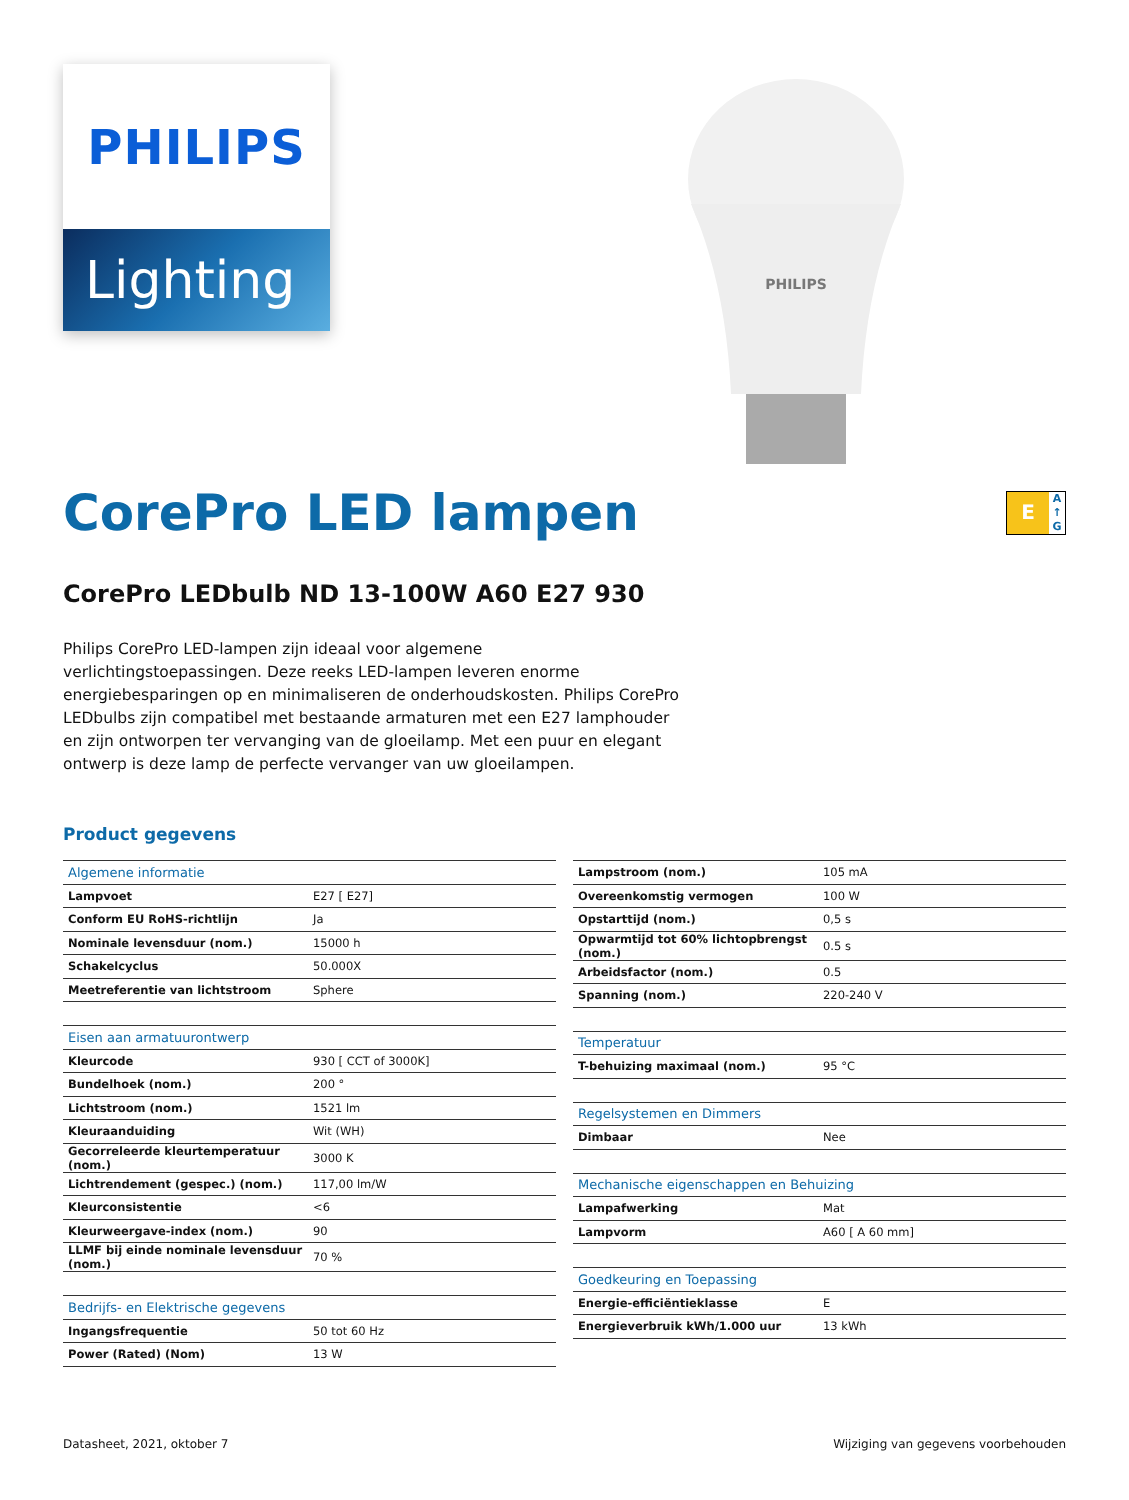PHILIPS
Lighting
PHILIPS
CorePro LED lampen E A
↑
G
CorePro LEDbulb ND 13-100W A60 E27 930
Philips CorePro LED-lampen zijn ideaal voor algemene verlichtingstoepassingen. Deze reeks LED-lampen leveren enorme energiebesparingen op en minimaliseren de onderhoudskosten. Philips CorePro LEDbulbs zijn compatibel met bestaande armaturen met een E27 lamphouder en zijn ontworpen ter vervanging van de gloeilamp. Met een puur en elegant ontwerp is deze lamp de perfecte vervanger van uw gloeilampen.
Product gegevens
| Algemene informatie | |
| --- | --- |
| Lampvoet | E27 [ E27] |
| Conform EU RoHS-richtlijn | Ja |
| Nominale levensduur (nom.) | 15000 h |
| Schakelcyclus | 50.000X |
| Meetreferentie van lichtstroom | Sphere |
| Eisen aan armatuurontwerp | |
| --- | --- |
| Kleurcode | 930 [ CCT of 3000K] |
| Bundelhoek (nom.) | 200 ° |
| Lichtstroom (nom.) | 1521 lm |
| Kleuraanduiding | Wit (WH) |
| Gecorreleerde kleurtemperatuur (nom.) | 3000 K |
| Lichtrendement (gespec.) (nom.) | 117,00 lm/W |
| Kleurconsistentie | <6 |
| Kleurweergave-index (nom.) | 90 |
| LLMF bij einde nominale levensduur (nom.) | 70 % |
| Bedrijfs- en Elektrische gegevens | |
| --- | --- |
| Ingangsfrequentie | 50 tot 60 Hz |
| Power (Rated) (Nom) | 13 W |
| Lampstroom (nom.) | 105 mA |
| Overeenkomstig vermogen | 100 W |
| Opstarttijd (nom.) | 0,5 s |
| Opwarmtijd tot 60% lichtopbrengst (nom.) | 0.5 s |
| Arbeidsfactor (nom.) | 0.5 |
| Spanning (nom.) | 220-240 V |
| Temperatuur | |
| --- | --- |
| T-behuizing maximaal (nom.) | 95 °C |
| Regelsystemen en Dimmers | |
| --- | --- |
| Dimbaar | Nee |
| Mechanische eigenschappen en Behuizing | |
| --- | --- |
| Lampafwerking | Mat |
| Lampvorm | A60 [ A 60 mm] |
| Goedkeuring en Toepassing | |
| --- | --- |
| Energie-efficiëntieklasse | E |
| Energieverbruik kWh/1.000 uur | 13 kWh |
Datasheet, 2021, oktober 7 Wijziging van gegevens voorbehouden